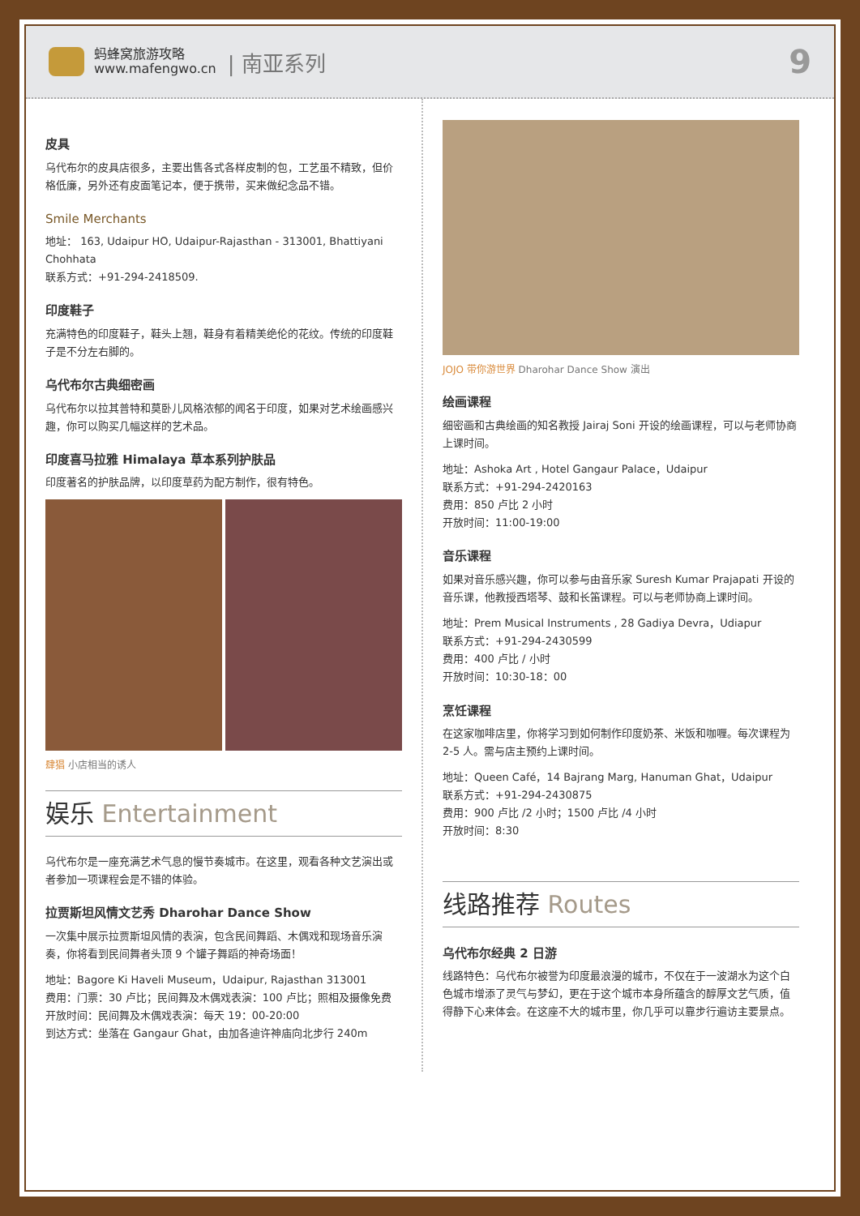蚂蜂窝旅游攻略
www.mafengwo.cn
| 南亚系列
9
皮具
乌代布尔的皮具店很多，主要出售各式各样皮制的包，工艺虽不精致，但价格低廉，另外还有皮面笔记本，便于携带，买来做纪念品不错。
Smile Merchants
地址： 163, Udaipur HO, Udaipur-Rajasthan - 313001, Bhattiyani Chohhata
联系方式：+91-294-2418509.
印度鞋子
充满特色的印度鞋子，鞋头上翘，鞋身有着精美绝伦的花纹。传统的印度鞋子是不分左右脚的。
乌代布尔古典细密画
乌代布尔以拉其普特和莫卧儿风格浓郁的闻名于印度，如果对艺术绘画感兴趣，你可以购买几幅这样的艺术品。
印度喜马拉雅 Himalaya 草本系列护肤品
印度著名的护肤品牌，以印度草药为配方制作，很有特色。
肆猖 小店相当的诱人
娱乐 Entertainment
乌代布尔是一座充满艺术气息的慢节奏城市。在这里，观看各种文艺演出或者参加一项课程会是不错的体验。
拉贾斯坦风情文艺秀 Dharohar Dance Show
一次集中展示拉贾斯坦风情的表演，包含民间舞蹈、木偶戏和现场音乐演奏，你将看到民间舞者头顶 9 个罐子舞蹈的神奇场面！
地址：Bagore Ki Haveli Museum，Udaipur, Rajasthan 313001
费用：门票：30 卢比；民间舞及木偶戏表演：100 卢比；照相及摄像免费
开放时间：民间舞及木偶戏表演：每天 19：00-20:00
到达方式：坐落在 Gangaur Ghat，由加各迪许神庙向北步行 240m
JOJO 带你游世界 Dharohar Dance Show 演出
绘画课程
细密画和古典绘画的知名教授 Jairaj Soni 开设的绘画课程，可以与老师协商上课时间。
地址：Ashoka Art , Hotel Gangaur Palace，Udaipur
联系方式：+91-294-2420163
费用：850 卢比 2 小时
开放时间：11:00-19:00
音乐课程
如果对音乐感兴趣，你可以参与由音乐家 Suresh Kumar Prajapati 开设的音乐课，他教授西塔琴、鼓和长笛课程。可以与老师协商上课时间。
地址：Prem Musical Instruments , 28 Gadiya Devra，Udiapur
联系方式：+91-294-2430599
费用：400 卢比 / 小时
开放时间：10:30-18：00
烹饪课程
在这家咖啡店里，你将学习到如何制作印度奶茶、米饭和咖喱。每次课程为 2-5 人。需与店主预约上课时间。
地址：Queen Café，14 Bajrang Marg, Hanuman Ghat，Udaipur
联系方式：+91-294-2430875
费用：900 卢比 /2 小时；1500 卢比 /4 小时
开放时间：8:30
线路推荐 Routes
乌代布尔经典 2 日游
线路特色：乌代布尔被誉为印度最浪漫的城市，不仅在于一波湖水为这个白色城市增添了灵气与梦幻，更在于这个城市本身所蕴含的醇厚文艺气质，值得静下心来体会。在这座不大的城市里，你几乎可以靠步行遍访主要景点。